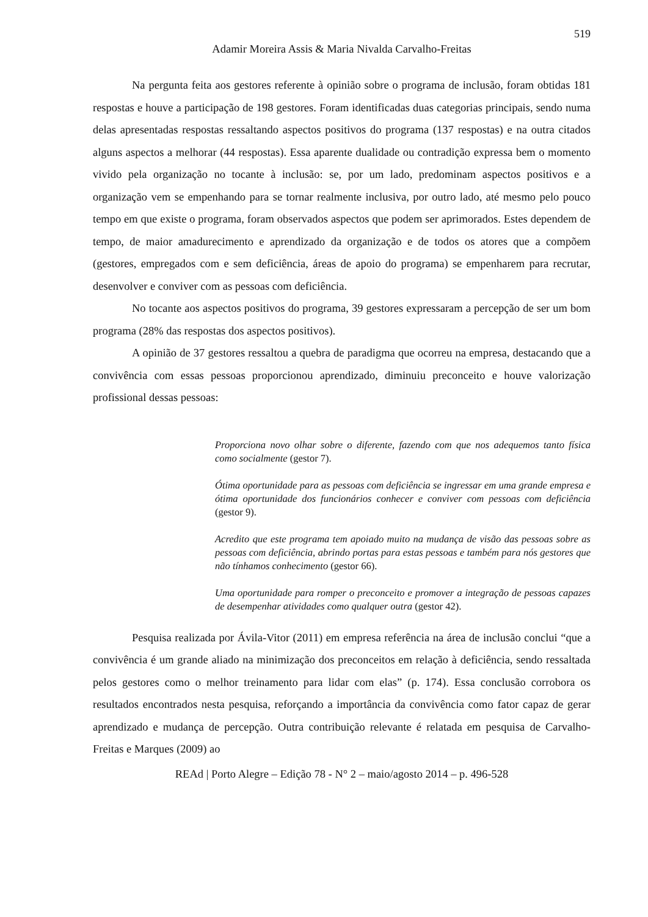519
Adamir Moreira Assis & Maria Nivalda Carvalho-Freitas
Na pergunta feita aos gestores referente à opinião sobre o programa de inclusão, foram obtidas 181 respostas e houve a participação de 198 gestores. Foram identificadas duas categorias principais, sendo numa delas apresentadas respostas ressaltando aspectos positivos do programa (137 respostas) e na outra citados alguns aspectos a melhorar (44 respostas). Essa aparente dualidade ou contradição expressa bem o momento vivido pela organização no tocante à inclusão: se, por um lado, predominam aspectos positivos e a organização vem se empenhando para se tornar realmente inclusiva, por outro lado, até mesmo pelo pouco tempo em que existe o programa, foram observados aspectos que podem ser aprimorados. Estes dependem de tempo, de maior amadurecimento e aprendizado da organização e de todos os atores que a compõem (gestores, empregados com e sem deficiência, áreas de apoio do programa) se empenharem para recrutar, desenvolver e conviver com as pessoas com deficiência.
No tocante aos aspectos positivos do programa, 39 gestores expressaram a percepção de ser um bom programa (28% das respostas dos aspectos positivos).
A opinião de 37 gestores ressaltou a quebra de paradigma que ocorreu na empresa, destacando que a convivência com essas pessoas proporcionou aprendizado, diminuiu preconceito e houve valorização profissional dessas pessoas:
Proporciona novo olhar sobre o diferente, fazendo com que nos adequemos tanto física como socialmente (gestor 7).
Ótima oportunidade para as pessoas com deficiência se ingressar em uma grande empresa e ótima oportunidade dos funcionários conhecer e conviver com pessoas com deficiência (gestor 9).
Acredito que este programa tem apoiado muito na mudança de visão das pessoas sobre as pessoas com deficiência, abrindo portas para estas pessoas e também para nós gestores que não tínhamos conhecimento (gestor 66).
Uma oportunidade para romper o preconceito e promover a integração de pessoas capazes de desempenhar atividades como qualquer outra (gestor 42).
Pesquisa realizada por Ávila-Vitor (2011) em empresa referência na área de inclusão conclui “que a convivência é um grande aliado na minimização dos preconceitos em relação à deficiência, sendo ressaltada pelos gestores como o melhor treinamento para lidar com elas” (p. 174). Essa conclusão corrobora os resultados encontrados nesta pesquisa, reforçando a importância da convivência como fator capaz de gerar aprendizado e mudança de percepção. Outra contribuição relevante é relatada em pesquisa de Carvalho-Freitas e Marques (2009) ao
REAd | Porto Alegre – Edição 78 - N° 2 – maio/agosto 2014 – p. 496-528